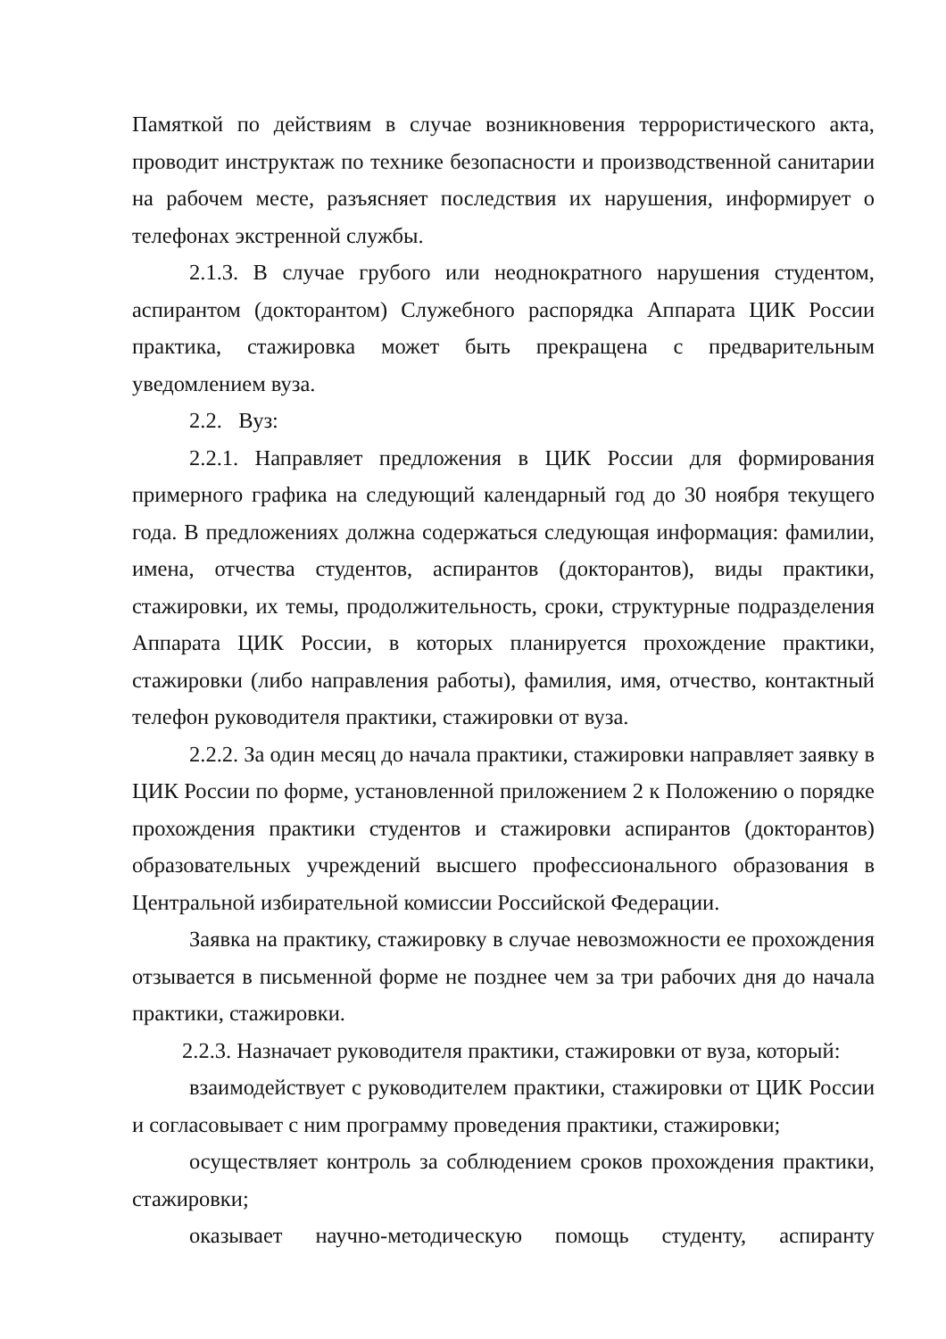Памяткой по действиям в случае возникновения террористического акта, проводит инструктаж по технике безопасности и производственной санитарии на рабочем месте, разъясняет последствия их нарушения, информирует о телефонах экстренной службы.
2.1.3. В случае грубого или неоднократного нарушения студентом, аспирантом (докторантом) Служебного распорядка Аппарата ЦИК России практика, стажировка может быть прекращена с предварительным уведомлением вуза.
2.2. Вуз:
2.2.1. Направляет предложения в ЦИК России для формирования примерного графика на следующий календарный год до 30 ноября текущего года. В предложениях должна содержаться следующая информация: фамилии, имена, отчества студентов, аспирантов (докторантов), виды практики, стажировки, их темы, продолжительность, сроки, структурные подразделения Аппарата ЦИК России, в которых планируется прохождение практики, стажировки (либо направления работы), фамилия, имя, отчество, контактный телефон руководителя практики, стажировки от вуза.
2.2.2. За один месяц до начала практики, стажировки направляет заявку в ЦИК России по форме, установленной приложением 2 к Положению о порядке прохождения практики студентов и стажировки аспирантов (докторантов) образовательных учреждений высшего профессионального образования в Центральной избирательной комиссии Российской Федерации.
Заявка на практику, стажировку в случае невозможности ее прохождения отзывается в письменной форме не позднее чем за три рабочих дня до начала практики, стажировки.
2.2.3. Назначает руководителя практики, стажировки от вуза, который:
взаимодействует с руководителем практики, стажировки от ЦИК России и согласовывает с ним программу проведения практики, стажировки;
осуществляет контроль за соблюдением сроков прохождения практики, стажировки;
оказывает научно-методическую помощь студенту, аспиранту